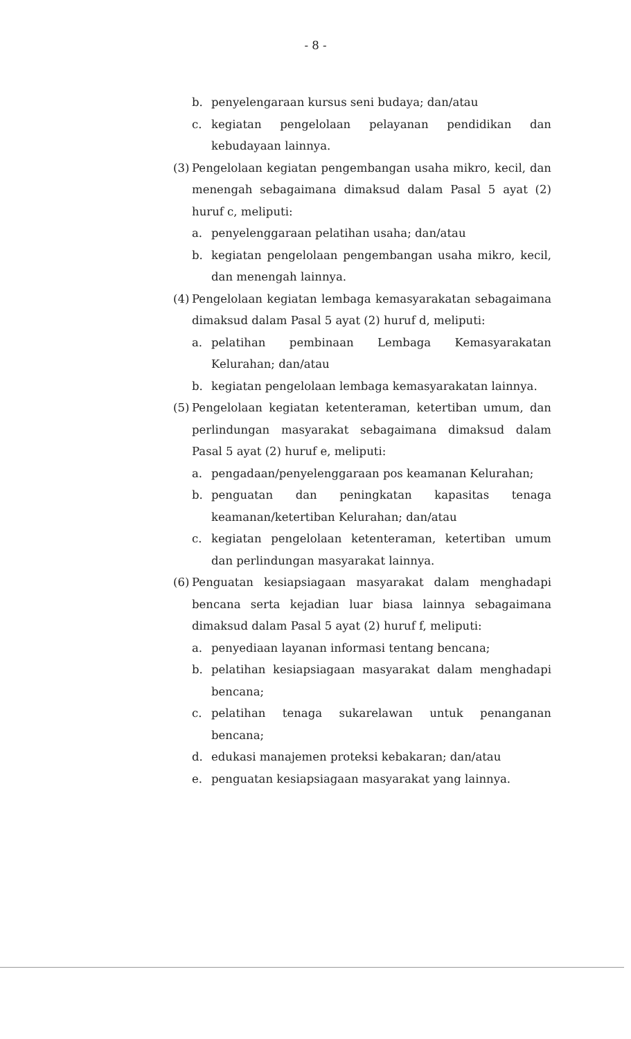- 8 -
b. penyelengaraan kursus seni budaya; dan/atau
c. kegiatan pengelolaan pelayanan pendidikan dan kebudayaan lainnya.
(3) Pengelolaan kegiatan pengembangan usaha mikro, kecil, dan menengah sebagaimana dimaksud dalam Pasal 5 ayat (2) huruf c, meliputi:
a. penyelenggaraan pelatihan usaha; dan/atau
b. kegiatan pengelolaan pengembangan usaha mikro, kecil, dan menengah lainnya.
(4) Pengelolaan kegiatan lembaga kemasyarakatan sebagaimana dimaksud dalam Pasal 5 ayat (2) huruf d, meliputi:
a. pelatihan pembinaan Lembaga Kemasyarakatan Kelurahan; dan/atau
b. kegiatan pengelolaan lembaga kemasyarakatan lainnya.
(5) Pengelolaan kegiatan ketenteraman, ketertiban umum, dan perlindungan masyarakat sebagaimana dimaksud dalam Pasal 5 ayat (2) huruf e, meliputi:
a. pengadaan/penyelenggaraan pos keamanan Kelurahan;
b. penguatan dan peningkatan kapasitas tenaga keamanan/ketertiban Kelurahan; dan/atau
c. kegiatan pengelolaan ketenteraman, ketertiban umum dan perlindungan masyarakat lainnya.
(6) Penguatan kesiapsiagaan masyarakat dalam menghadapi bencana serta kejadian luar biasa lainnya sebagaimana dimaksud dalam Pasal 5 ayat (2) huruf f, meliputi:
a. penyediaan layanan informasi tentang bencana;
b. pelatihan kesiapsiagaan masyarakat dalam menghadapi bencana;
c. pelatihan tenaga sukarelawan untuk penanganan bencana;
d. edukasi manajemen proteksi kebakaran; dan/atau
e. penguatan kesiapsiagaan masyarakat yang lainnya.